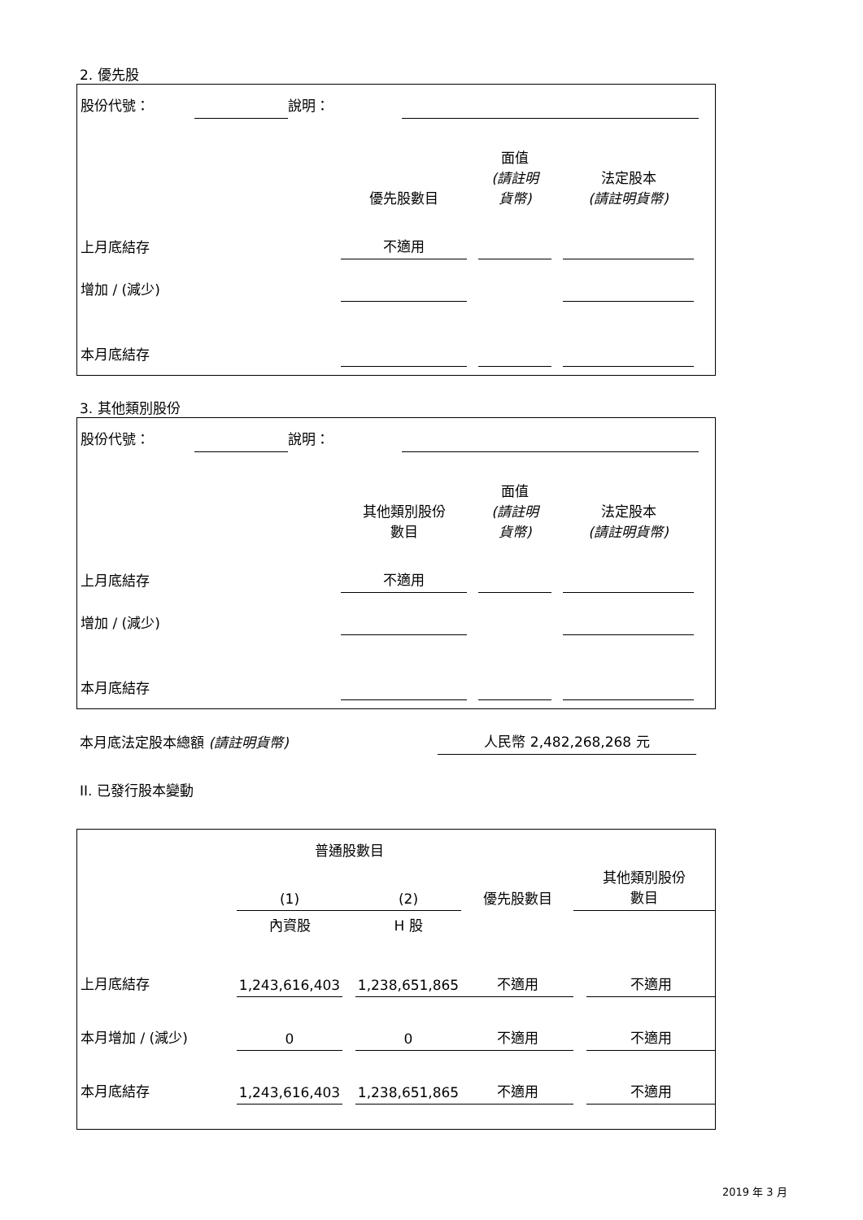2. 優先股
| 股份代號： | | 說明： | | |
| | 優先股數目 | | 面值 (請註明 貨幣) | | 法定股本 (請註明貨幣) | |
| --- | --- | --- | --- | --- | --- | --- |
| 上月底結存 | 不適用 | | | | | |
| 增加 / (減少) | | | | | | |
| 本月底結存 | | | | | | |
3. 其他類別股份
| 股份代號： | | 說明： | | |
| | 其他類別股份 數目 | | 面值 (請註明 貨幣) | | 法定股本 (請註明貨幣) | |
| --- | --- | --- | --- | --- | --- | --- |
| 上月底結存 | 不適用 | | | | | |
| 增加 / (減少) | | | | | | |
| 本月底結存 | | | | | | |
| 本月底法定股本總額 (請註明貨幣) | 人民幣 2,482,268,268 元 | |
II. 已發行股本變動
| | 普通股數目 | | | | | |
| --- | --- | --- | --- | --- | --- | --- |
| | (1) | | (2) | 優先股數目 | 其他類別股份 數目 | |
| | 內資股 | | H 股 | | | |
| 上月底結存 | 1,243,616,403 | | 1,238,651,865 | 不適用 | | 不適用 |
| 本月增加 / (減少) | 0 | | 0 | 不適用 | | 不適用 |
| 本月底結存 | 1,243,616,403 | | 1,238,651,865 | 不適用 | | 不適用 |
2019 年 3 月